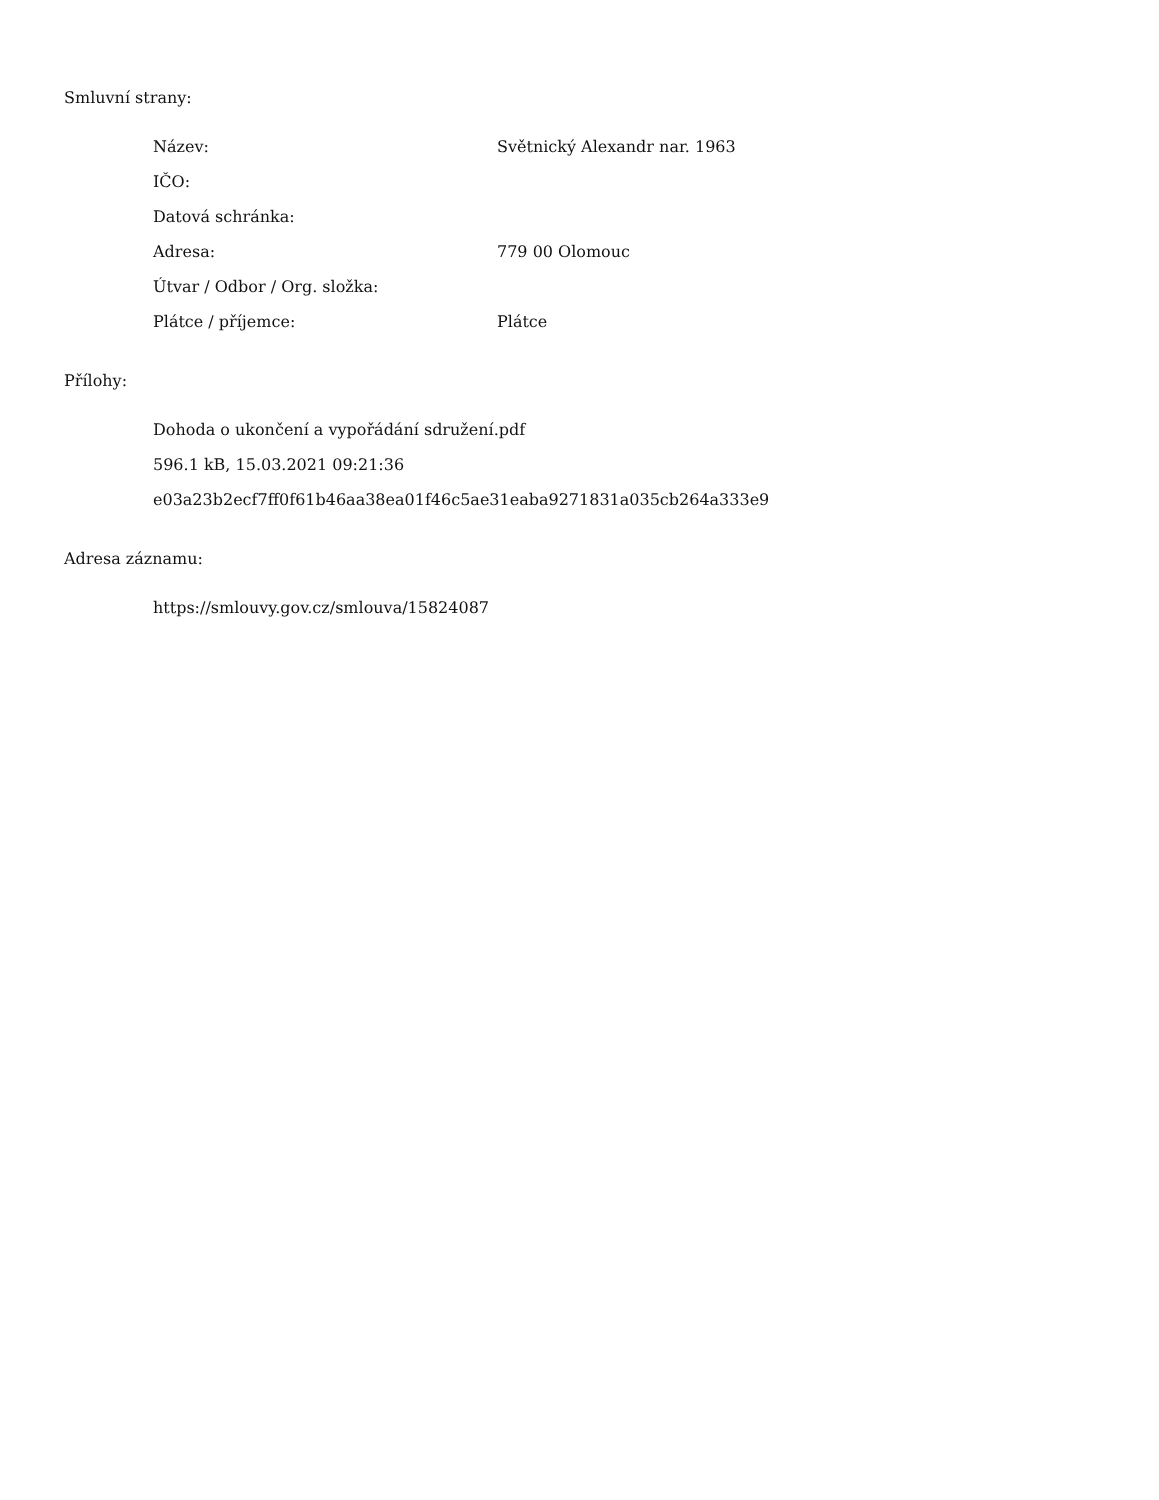Smluvní strany:
| Název: | Světnický Alexandr nar. 1963 |
| IČO: | |
| Datová schránka: | |
| Adresa: | 779 00 Olomouc |
| Útvar / Odbor / Org. složka: | |
| Plátce / příjemce: | Plátce |
Přílohy:
Dohoda o ukončení a vypořádání sdružení.pdf
596.1 kB, 15.03.2021 09:21:36
e03a23b2ecf7ff0f61b46aa38ea01f46c5ae31eaba9271831a035cb264a333e9
Adresa záznamu:
https://smlouvy.gov.cz/smlouva/15824087